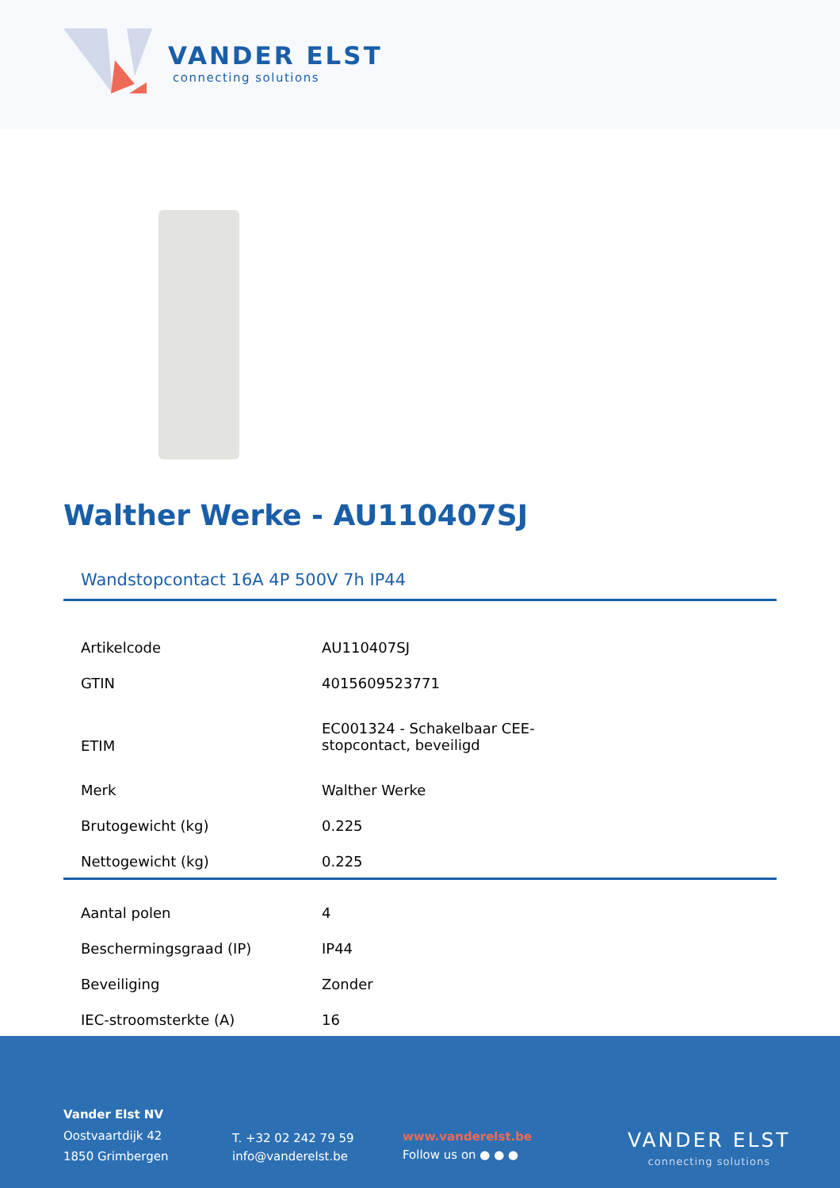VANDER ELST
connecting solutions
Walther Werke - AU110407SJ
Wandstopcontact 16A 4P 500V 7h IP44
| Artikelcode | AU110407SJ |
| GTIN | 4015609523771 |
| ETIM | EC001324 - Schakelbaar CEE- stopcontact, beveiligd |
| Merk | Walther Werke |
| Brutogewicht (kg) | 0.225 |
| Nettogewicht (kg) | 0.225 |
| Aantal polen | 4 |
| Beschermingsgraad (IP) | IP44 |
| Beveiliging | Zonder |
| IEC-stroomsterkte (A) | 16 |
Vander Elst NV
Oostvaartdijk 42
1850 Grimbergen
T. +32 02 242 79 59
info@vanderelst.be
www.vanderelst.be
Follow us on ● ● ●
VANDER ELST
connecting solutions